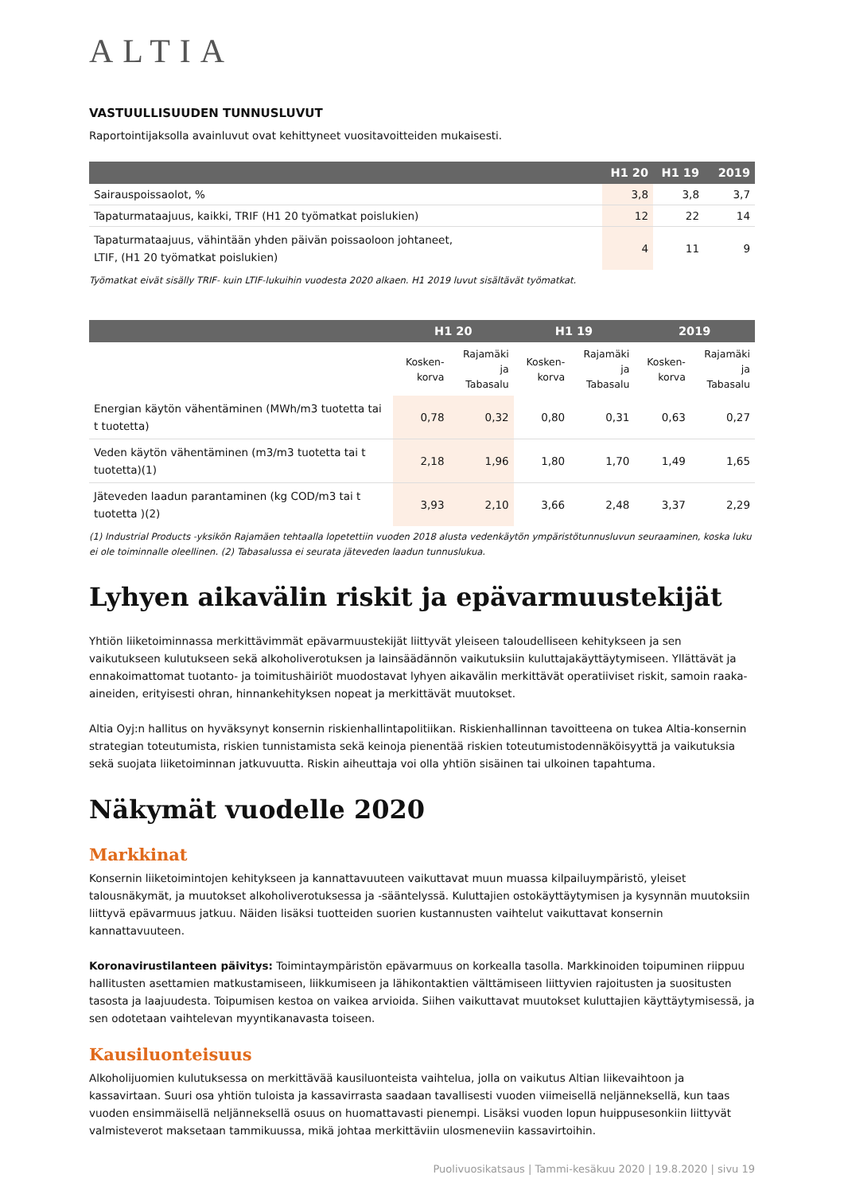ALTIA
VASTUULLISUUDEN TUNNUSLUVUT
Raportointijaksolla avainluvut ovat kehittyneet vuositavoitteiden mukaisesti.
| | H1 20 | H1 19 | 2019 |
| --- | --- | --- | --- |
| Sairauspoissaolot, % | 3,8 | 3,8 | 3,7 |
| Tapaturmataajuus, kaikki, TRIF (H1 20 työmatkat poislukien) | 12 | 22 | 14 |
| Tapaturmataajuus, vähintään yhden päivän poissaoloon johtaneet, LTIF, (H1 20 työmatkat poislukien) | 4 | 11 | 9 |
Työmatkat eivät sisälly TRIF- kuin LTIF-lukuihin vuodesta 2020 alkaen. H1 2019 luvut sisältävät työmatkat.
| | H1 20 | | H1 19 | | 2019 | |
| --- | --- | --- | --- | --- | --- | --- |
| | Kosken- korva | Rajamäki ja Tabasalu | Kosken- korva | Rajamäki ja Tabasalu | Kosken- korva | Rajamäki ja Tabasalu |
| Energian käytön vähentäminen (MWh/m3 tuotetta tai t tuotetta) | 0,78 | 0,32 | 0,80 | 0,31 | 0,63 | 0,27 |
| Veden käytön vähentäminen (m3/m3 tuotetta tai t tuotetta)(1) | 2,18 | 1,96 | 1,80 | 1,70 | 1,49 | 1,65 |
| Jäteveden laadun parantaminen (kg COD/m3 tai t tuotetta )(2) | 3,93 | 2,10 | 3,66 | 2,48 | 3,37 | 2,29 |
(1) Industrial Products -yksikön Rajamäen tehtaalla lopetettiin vuoden 2018 alusta vedenkäytön ympäristötunnusluvun seuraaminen, koska luku ei ole toiminnalle oleellinen. (2) Tabasalussa ei seurata jäteveden laadun tunnuslukua.
Lyhyen aikavälin riskit ja epävarmuustekijät
Yhtiön liiketoiminnassa merkittävimmät epävarmuustekijät liittyvät yleiseen taloudelliseen kehitykseen ja sen vaikutukseen kulutukseen sekä alkoholiverotuksen ja lainsäädännön vaikutuksiin kuluttajakäyttäytymiseen. Yllättävät ja ennakoimattomat tuotanto- ja toimitushäiriöt muodostavat lyhyen aikavälin merkittävät operatiiviset riskit, samoin raaka-aineiden, erityisesti ohran, hinnankehityksen nopeat ja merkittävät muutokset.
Altia Oyj:n hallitus on hyväksynyt konsernin riskienhallintapolitiikan. Riskienhallinnan tavoitteena on tukea Altia-konsernin strategian toteutumista, riskien tunnistamista sekä keinoja pienentää riskien toteutumistodennäköisyyttä ja vaikutuksia sekä suojata liiketoiminnan jatkuvuutta. Riskin aiheuttaja voi olla yhtiön sisäinen tai ulkoinen tapahtuma.
Näkymät vuodelle 2020
Markkinat
Konsernin liiketoimintojen kehitykseen ja kannattavuuteen vaikuttavat muun muassa kilpailuympäristö, yleiset talousnäkymät, ja muutokset alkoholiverotuksessa ja -sääntelyssä. Kuluttajien ostokäyttäytymisen ja kysynnän muutoksiin liittyvä epävarmuus jatkuu. Näiden lisäksi tuotteiden suorien kustannusten vaihtelut vaikuttavat konsernin kannattavuuteen.
Koronavirustilanteen päivitys: Toimintaympäristön epävarmuus on korkealla tasolla. Markkinoiden toipuminen riippuu hallitusten asettamien matkustamiseen, liikkumiseen ja lähikontaktien välttämiseen liittyvien rajoitusten ja suositusten tasosta ja laajuudesta. Toipumisen kestoa on vaikea arvioida. Siihen vaikuttavat muutokset kuluttajien käyttäytymisessä, ja sen odotetaan vaihtelevan myyntikanavasta toiseen.
Kausiluonteisuus
Alkoholijuomien kulutuksessa on merkittävää kausiluonteista vaihtelua, jolla on vaikutus Altian liikevaihtoon ja kassavirtaan. Suuri osa yhtiön tuloista ja kassavirrasta saadaan tavallisesti vuoden viimeisellä neljänneksellä, kun taas vuoden ensimmäisellä neljänneksellä osuus on huomattavasti pienempi. Lisäksi vuoden lopun huippusesonkiin liittyvät valmisteverot maksetaan tammikuussa, mikä johtaa merkittäviin ulosmeneviin kassavirtoihin.
Puolivuosikatsaus | Tammi-kesäkuu 2020 | 19.8.2020 | sivu 19